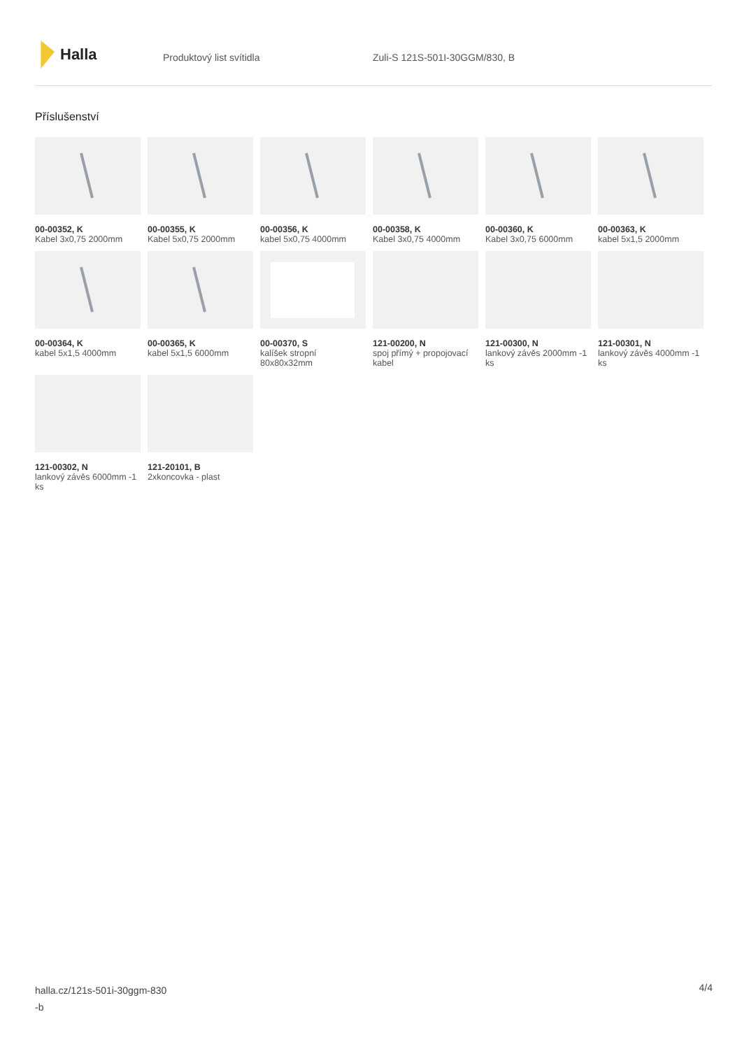Halla
Produktový list svítidla Zuli-S 121S-501I-30GGM/830, B
Příslušenství
00-00352, K
Kabel 3x0,75 2000mm
00-00355, K
Kabel 5x0,75 2000mm
00-00356, K
kabel 5x0,75 4000mm
00-00358, K
Kabel 3x0,75 4000mm
00-00360, K
Kabel 3x0,75 6000mm
00-00363, K
kabel 5x1,5 2000mm
00-00364, K
kabel 5x1,5 4000mm
00-00365, K
kabel 5x1,5 6000mm
00-00370, S
kalíšek stropní 80x80x32mm
121-00200, N
spoj přímý + propojovací kabel
121-00300, N
lankový závěs 2000mm -1 ks
121-00301, N
lankový závěs 4000mm -1 ks
121-00302, N
lankový závěs 6000mm -1 ks
121-20101, B
2xkoncovka - plast
halla.cz/121s-501i-30ggm-830
-b
4/4